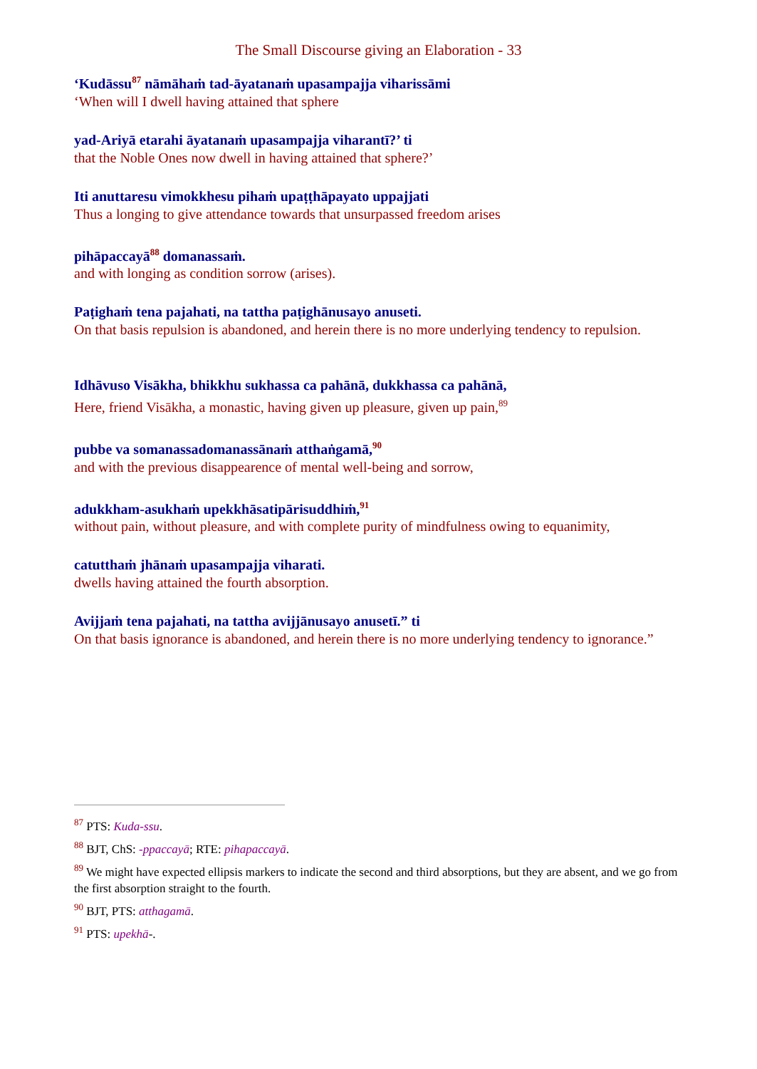The Small Discourse giving an Elaboration - 33
‘Kudāssu<sup>87</sup> nāmāhaṁ tad-āyatanaṁ upasampajja viharissāmi
‘When will I dwell having attained that sphere
yad-Ariyā etarahi āyatanaṁ upasampajja viharantī?’ ti
that the Noble Ones now dwell in having attained that sphere?’
Iti anuttaresu vimokkhesu pihaṁ upaṭṭhāpayato uppajjati
Thus a longing to give attendance towards that unsurpassed freedom arises
pihāpaccayā<sup>88</sup> domanassaṁ.
and with longing as condition sorrow (arises).
Paṭighaṁ tena pajahati, na tattha paṭighānusayo anuseti.
On that basis repulsion is abandoned, and herein there is no more underlying tendency to repulsion.
Idhāvuso Visākha, bhikkhu sukhassa ca pahānā, dukkhassa ca pahānā,
Here, friend Visākha, a monastic, having given up pleasure, given up pain,<sup>89</sup>
pubbe va somanassadomanassānaṁ atthaṅgamā,<sup>90</sup>
and with the previous disappearence of mental well-being and sorrow,
adukkham-asukhaṁ upekkhāsatipārisuddhiṁ,<sup>91</sup>
without pain, without pleasure, and with complete purity of mindfulness owing to equanimity,
catutthaṁ jhānaṁ upasampajja viharati.
dwells having attained the fourth absorption.
Avijjaṁ tena pajahati, na tattha avijjānusayo anusetī.” ti
On that basis ignorance is abandoned, and herein there is no more underlying tendency to ignorance.”
<sup>87</sup> PTS: Kuda-ssu.
<sup>88</sup> BJT, ChS: -ppaccayā; RTE: pihapaccayā.
<sup>89</sup> We might have expected ellipsis markers to indicate the second and third absorptions, but they are absent, and we go from the first absorption straight to the fourth.
<sup>90</sup> BJT, PTS: atthagamā.
<sup>91</sup> PTS: upekhā-.